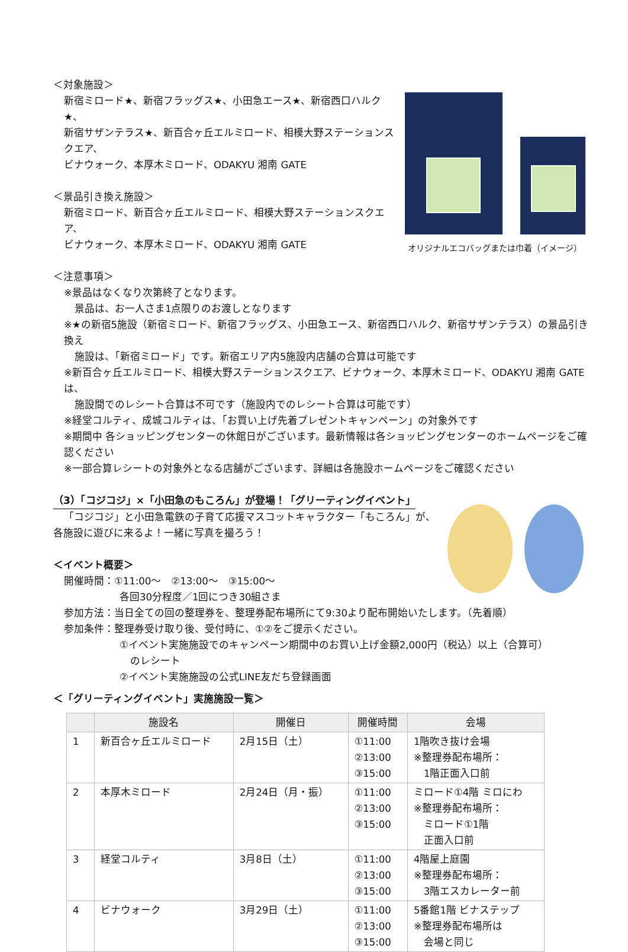＜対象施設＞
新宿ミロード★、新宿フラッグス★、小田急エース★、新宿西口ハルク★、
新宿サザンテラス★、新百合ヶ丘エルミロード、相模大野ステーションスクエア、
ビナウォーク、本厚木ミロード、ODAKYU 湘南 GATE
＜景品引き換え施設＞
新宿ミロード、新百合ヶ丘エルミロード、相模大野ステーションスクエア、
ビナウォーク、本厚木ミロード、ODAKYU 湘南 GATE
＜注意事項＞
※景品はなくなり次第終了となります。
オリジナルエコバッグまたは巾着（イメージ）
景品は、お一人さま1点限りのお渡しとなります
※★の新宿5施設（新宿ミロード、新宿フラッグス、小田急エース、新宿西口ハルク、新宿サザンテラス）の景品引き換え
施設は、「新宿ミロード」です。新宿エリア内5施設内店舗の合算は可能です
※新百合ヶ丘エルミロード、相模大野ステーションスクエア、ビナウォーク、本厚木ミロード、ODAKYU 湘南 GATEは、
施設間でのレシート合算は不可です（施設内でのレシート合算は可能です）
※経堂コルティ、成城コルティは、「お買い上げ先着プレゼントキャンペーン」の対象外です
※期間中 各ショッピングセンターの休館日がございます。最新情報は各ショッピングセンターのホームページをご確認ください
※一部合算レシートの対象外となる店舗がございます、詳細は各施設ホームページをご確認ください
（3）「コジコジ」×「小田急のもころん」が登場！「グリーティングイベント」
「コジコジ」と小田急電鉄の子育て応援マスコットキャラクター「もころん」が、
各施設に遊びに来るよ！一緒に写真を撮ろう！
＜イベント概要＞
開催時間：①11:00～　②13:00～　③15:00～
各回30分程度／1回につき30組さま
参加方法：当日全ての回の整理券を、整理券配布場所にて9:30より配布開始いたします。（先着順）
参加条件：整理券受け取り後、受付時に、①②をご提示ください。
①イベント実施施設でのキャンペーン期間中のお買い上げ金額2,000円（税込）以上（合算可）
のレシート
②イベント実施施設の公式LINE友だち登録画面
＜「グリーティングイベント」実施施設一覧＞
| | 施設名 | 開催日 | 開催時間 | 会場 |
| --- | --- | --- | --- | --- |
| 1 | 新百合ヶ丘エルミロード | 2月15日（土） | ①11:00 ②13:00 ③15:00 | 1階吹き抜け会場 ※整理券配布場所： 1階正面入口前 |
| 2 | 本厚木ミロード | 2月24日（月・振） | ①11:00 ②13:00 ③15:00 | ミロード①4階 ミロにわ ※整理券配布場所： ミロード①1階 正面入口前 |
| 3 | 経堂コルティ | 3月8日（土） | ①11:00 ②13:00 ③15:00 | 4階屋上庭園 ※整理券配布場所： 3階エスカレーター前 |
| 4 | ビナウォーク | 3月29日（土） | ①11:00 ②13:00 ③15:00 | 5番館1階 ビナステップ ※整理券配布場所は 会場と同じ |